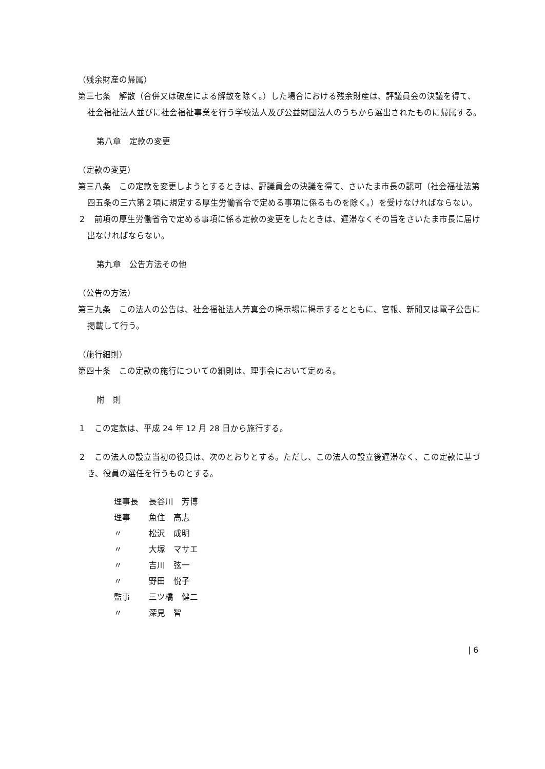（残余財産の帰属）
第三七条　解散（合併又は破産による解散を除く。）した場合における残余財産は、評議員会の決議を得て、社会福祉法人並びに社会福祉事業を行う学校法人及び公益財団法人のうちから選出されたものに帰属する。
第八章　定款の変更
（定款の変更）
第三八条　この定款を変更しようとするときは、評議員会の決議を得て、さいたま市長の認可（社会福祉法第四五条の三六第２項に規定する厚生労働省令で定める事項に係るものを除く。）を受けなければならない。
２　前項の厚生労働省令で定める事項に係る定款の変更をしたときは、遅滞なくその旨をさいたま市長に届け出なければならない。
第九章　公告方法その他
（公告の方法）
第三九条　この法人の公告は、社会福祉法人芳真会の掲示場に掲示するとともに、官報、新聞又は電子公告に掲載して行う。
（施行細則）
第四十条　この定款の施行についての細則は、理事会において定める。
附　則
１　この定款は、平成 24 年 12 月 28 日から施行する。
２　この法人の設立当初の役員は、次のとおりとする。ただし、この法人の設立後遅滞なく、この定款に基づき、役員の選任を行うものとする。
| 理事長 | 長谷川 芳博 |
| 理事 | 魚住 高志 |
| 〃 | 松沢 成明 |
| 〃 | 大塚 マサエ |
| 〃 | 吉川 弦一 |
| 〃 | 野田 悦子 |
| 監事 | 三ツ橋 健二 |
| 〃 | 深見 智 |
| 6